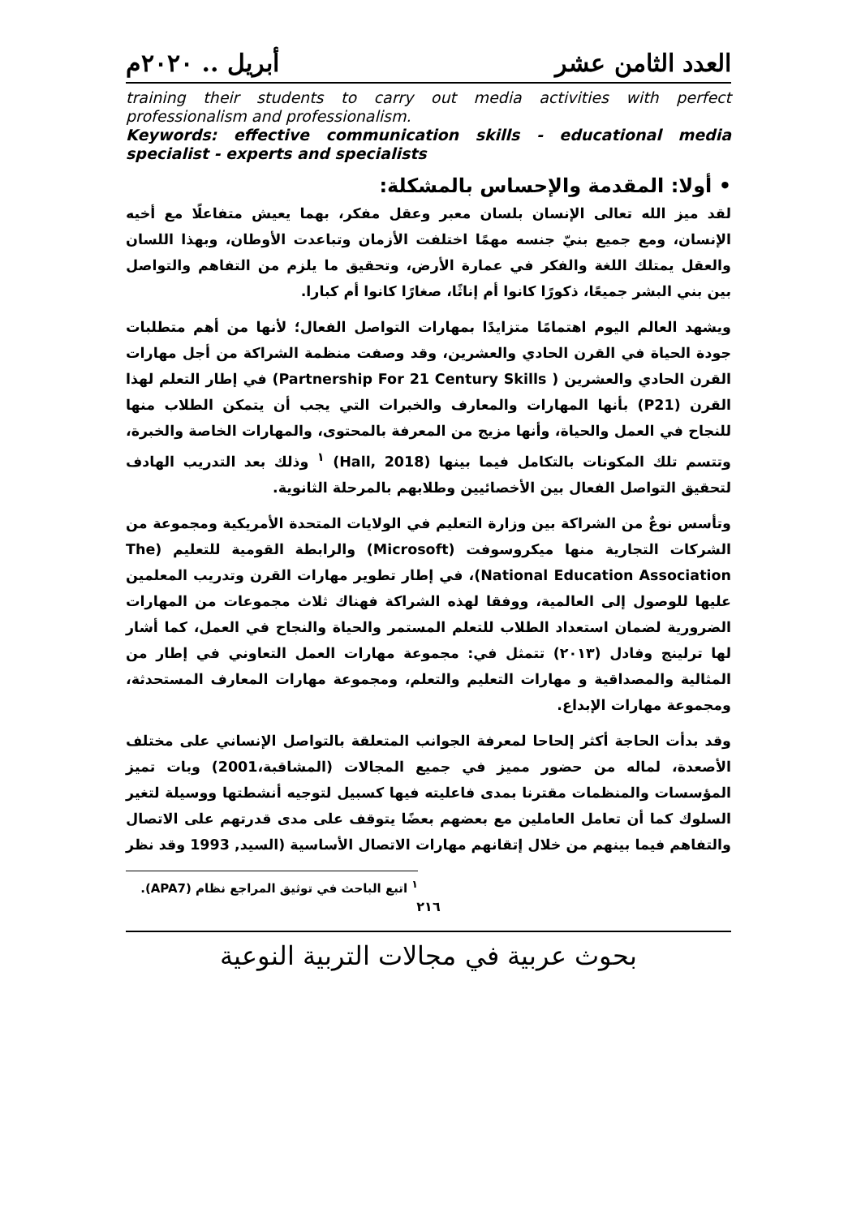العدد الثامن عشر أبريل .. ٢٠٢٠م
training their students to carry out media activities with perfect professionalism and professionalism.
Keywords: effective communication skills - educational media specialist - experts and specialists
• أولا: المقدمة والإحساس بالمشكلة:
لقد ميز الله تعالى الإنسان بلسان معبر وعقل مفكر، بهما يعيش متفاعلًا مع أخيه الإنسان، ومع جميع بنيّ جنسه مهمًا اختلفت الأزمان وتباعدت الأوطان، وبهذا اللسان والعقل يمتلك اللغة والفكر في عمارة الأرض، وتحقيق ما يلزم من التفاهم والتواصل بين بني البشر جميعًا، ذكورًا كانوا أم إناثًا، صغارًا كانوا أم كبارا.
ويشهد العالم اليوم اهتمامًا متزايدًا بمهارات التواصل الفعال؛ لأنها من أهم متطلبات جودة الحياة في القرن الحادي والعشرين، وقد وصفت منظمة الشراكة من أجل مهارات القرن الحادي والعشرين ( Partnership For 21 Century Skills) في إطار التعلم لهذا القرن (P21) بأنها المهارات والمعارف والخبرات التي يجب أن يتمكن الطلاب منها للنجاح في العمل والحياة، وأنها مزيج من المعرفة بالمحتوى، والمهارات الخاصة والخبرة، وتتسم تلك المكونات بالتكامل فيما بينها (Hall, 2018) <sup>١</sup> وذلك بعد التدريب الهادف لتحقيق التواصل الفعال بين الأخصائيين وطلابهم بالمرحلة الثانوية.
وتأسس نوعٌ من الشراكة بين وزارة التعليم في الولايات المتحدة الأمريكية ومجموعة من الشركات التجارية منها ميكروسوفت (Microsoft) والرابطة القومية للتعليم (The National Education Association)، في إطار تطوير مهارات القرن وتدريب المعلمين عليها للوصول إلى العالمية، ووفقا لهذه الشراكة فهناك ثلاث مجموعات من المهارات الضرورية لضمان استعداد الطلاب للتعلم المستمر والحياة والنجاح في العمل، كما أشار لها ترلينج وفادل (٢٠١٣) تتمثل في: مجموعة مهارات العمل التعاوني في إطار من المثالية والمصداقية و مهارات التعليم والتعلم، ومجموعة مهارات المعارف المستحدثة، ومجموعة مهارات الإبداع.
وقد بدأت الحاجة أكثر إلحاحا لمعرفة الجوانب المتعلقة بالتواصل الإنساني على مختلف الأصعدة، لماله من حضور مميز في جميع المجالات (المشاقبة،2001) وبات تميز المؤسسات والمنظمات مقترنا بمدى فاعليته فيها كسبيل لتوجيه أنشطتها ووسيلة لتغير السلوك كما أن تعامل العاملين مع بعضهم بعضًا يتوقف على مدى قدرتهم على الاتصال والتفاهم فيما بينهم من خلال إتقانهم مهارات الاتصال الأساسية (السيد, 1993 وقد نظر
<sup>١</sup> اتبع الباحث في توثيق المراجع نظام (APA7).
٢١٦
بحوث عربية في مجالات التربية النوعية